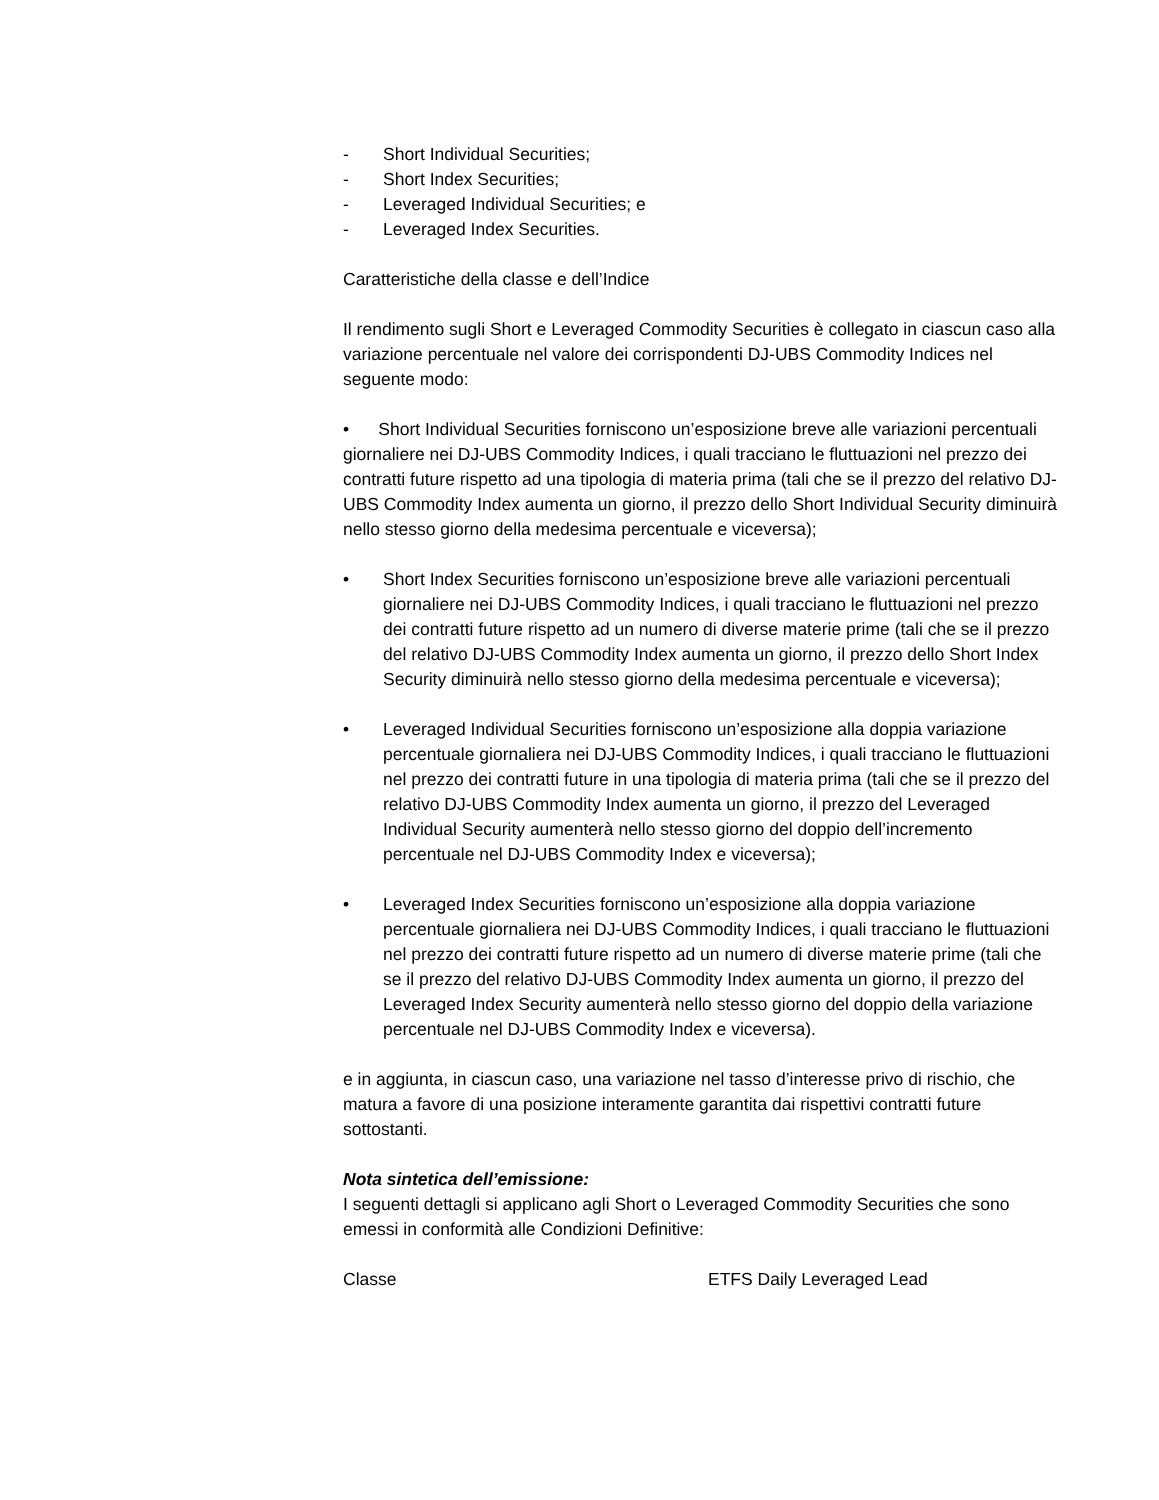- Short Individual Securities;
- Short Index Securities;
- Leveraged Individual Securities; e
- Leveraged Index Securities.
Caratteristiche della classe e dell’Indice
Il rendimento sugli Short e Leveraged Commodity Securities è collegato in ciascun caso alla variazione percentuale nel valore dei corrispondenti DJ-UBS Commodity Indices nel seguente modo:
• Short Individual Securities forniscono un’esposizione breve alle variazioni percentuali giornaliere nei DJ-UBS Commodity Indices, i quali tracciano le fluttuazioni nel prezzo dei contratti future rispetto ad una tipologia di materia prima (tali che se il prezzo del relativo DJ-UBS Commodity Index aumenta un giorno, il prezzo dello Short Individual Security diminuirà nello stesso giorno della medesima percentuale e viceversa);
• Short Index Securities forniscono un’esposizione breve alle variazioni percentuali giornaliere nei DJ-UBS Commodity Indices, i quali tracciano le fluttuazioni nel prezzo dei contratti future rispetto ad un numero di diverse materie prime (tali che se il prezzo del relativo DJ-UBS Commodity Index aumenta un giorno, il prezzo dello Short Index Security diminuirà nello stesso giorno della medesima percentuale e viceversa);
• Leveraged Individual Securities forniscono un’esposizione alla doppia variazione percentuale giornaliera nei DJ-UBS Commodity Indices, i quali tracciano le fluttuazioni nel prezzo dei contratti future in una tipologia di materia prima (tali che se il prezzo del relativo DJ-UBS Commodity Index aumenta un giorno, il prezzo del Leveraged Individual Security aumenterà nello stesso giorno del doppio dell’incremento percentuale nel DJ-UBS Commodity Index e viceversa);
• Leveraged Index Securities forniscono un’esposizione alla doppia variazione percentuale giornaliera nei DJ-UBS Commodity Indices, i quali tracciano le fluttuazioni nel prezzo dei contratti future rispetto ad un numero di diverse materie prime (tali che se il prezzo del relativo DJ-UBS Commodity Index aumenta un giorno, il prezzo del Leveraged Index Security aumenterà nello stesso giorno del doppio della variazione percentuale nel DJ-UBS Commodity Index e viceversa).
e in aggiunta, in ciascun caso, una variazione nel tasso d’interesse privo di rischio, che matura a favore di una posizione interamente garantita dai rispettivi contratti future sottostanti.
Nota sintetica dell’emissione:
I seguenti dettagli si applicano agli Short o Leveraged Commodity Securities che sono emessi in conformità alle Condizioni Definitive:
Classe ETFS Daily Leveraged Lead